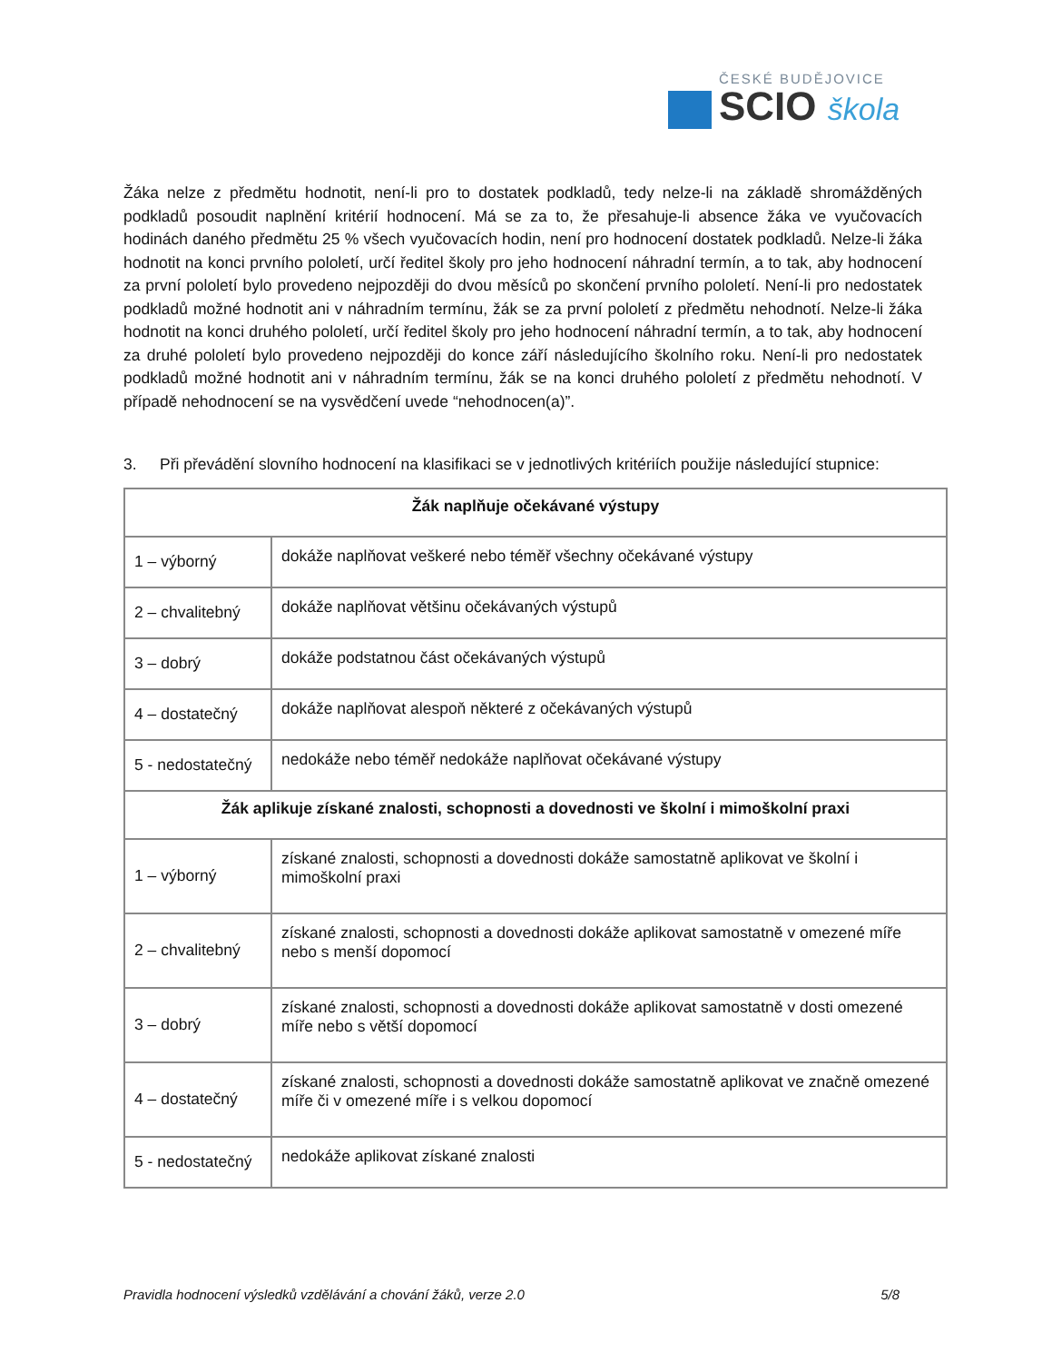ČESKÉ BUDĚJOVICE
SCIO škola
Žáka nelze z předmětu hodnotit, není-li pro to dostatek podkladů, tedy nelze-li na základě shromážděných podkladů posoudit naplnění kritérií hodnocení. Má se za to, že přesahuje-li absence žáka ve vyučovacích hodinách daného předmětu 25 % všech vyučovacích hodin, není pro hodnocení dostatek podkladů. Nelze-li žáka hodnotit na konci prvního pololetí, určí ředitel školy pro jeho hodnocení náhradní termín, a to tak, aby hodnocení za první pololetí bylo provedeno nejpozději do dvou měsíců po skončení prvního pololetí. Není-li pro nedostatek podkladů možné hodnotit ani v náhradním termínu, žák se za první pololetí z předmětu nehodnotí. Nelze-li žáka hodnotit na konci druhého pololetí, určí ředitel školy pro jeho hodnocení náhradní termín, a to tak, aby hodnocení za druhé pololetí bylo provedeno nejpozději do konce září následujícího školního roku. Není-li pro nedostatek podkladů možné hodnotit ani v náhradním termínu, žák se na konci druhého pololetí z předmětu nehodnotí. V případě nehodnocení se na vysvědčení uvede “nehodnocen(a)”.
3. Při převádění slovního hodnocení na klasifikaci se v jednotlivých kritériích použije následující stupnice:
| Žák naplňuje očekávané výstupy | |
| --- | --- |
| 1 – výborný | dokáže naplňovat veškeré nebo téměř všechny očekávané výstupy |
| 2 – chvalitebný | dokáže naplňovat většinu očekávaných výstupů |
| 3 – dobrý | dokáže podstatnou část očekávaných výstupů |
| 4 – dostatečný | dokáže naplňovat alespoň některé z očekávaných výstupů |
| 5 - nedostatečný | nedokáže nebo téměř nedokáže naplňovat očekávané výstupy |
| Žák aplikuje získané znalosti, schopnosti a dovednosti ve školní i mimoškolní praxi | |
| 1 – výborný | získané znalosti, schopnosti a dovednosti dokáže samostatně aplikovat ve školní i mimoškolní praxi |
| 2 – chvalitebný | získané znalosti, schopnosti a dovednosti dokáže aplikovat samostatně v omezené míře nebo s menší dopomocí |
| 3 – dobrý | získané znalosti, schopnosti a dovednosti dokáže aplikovat samostatně v dosti omezené míře nebo s větší dopomocí |
| 4 – dostatečný | získané znalosti, schopnosti a dovednosti dokáže samostatně aplikovat ve značně omezené míře či v omezené míře i s velkou dopomocí |
| 5 - nedostatečný | nedokáže aplikovat získané znalosti |
Pravidla hodnocení výsledků vzdělávání a chování žáků, verze 2.0 5/8